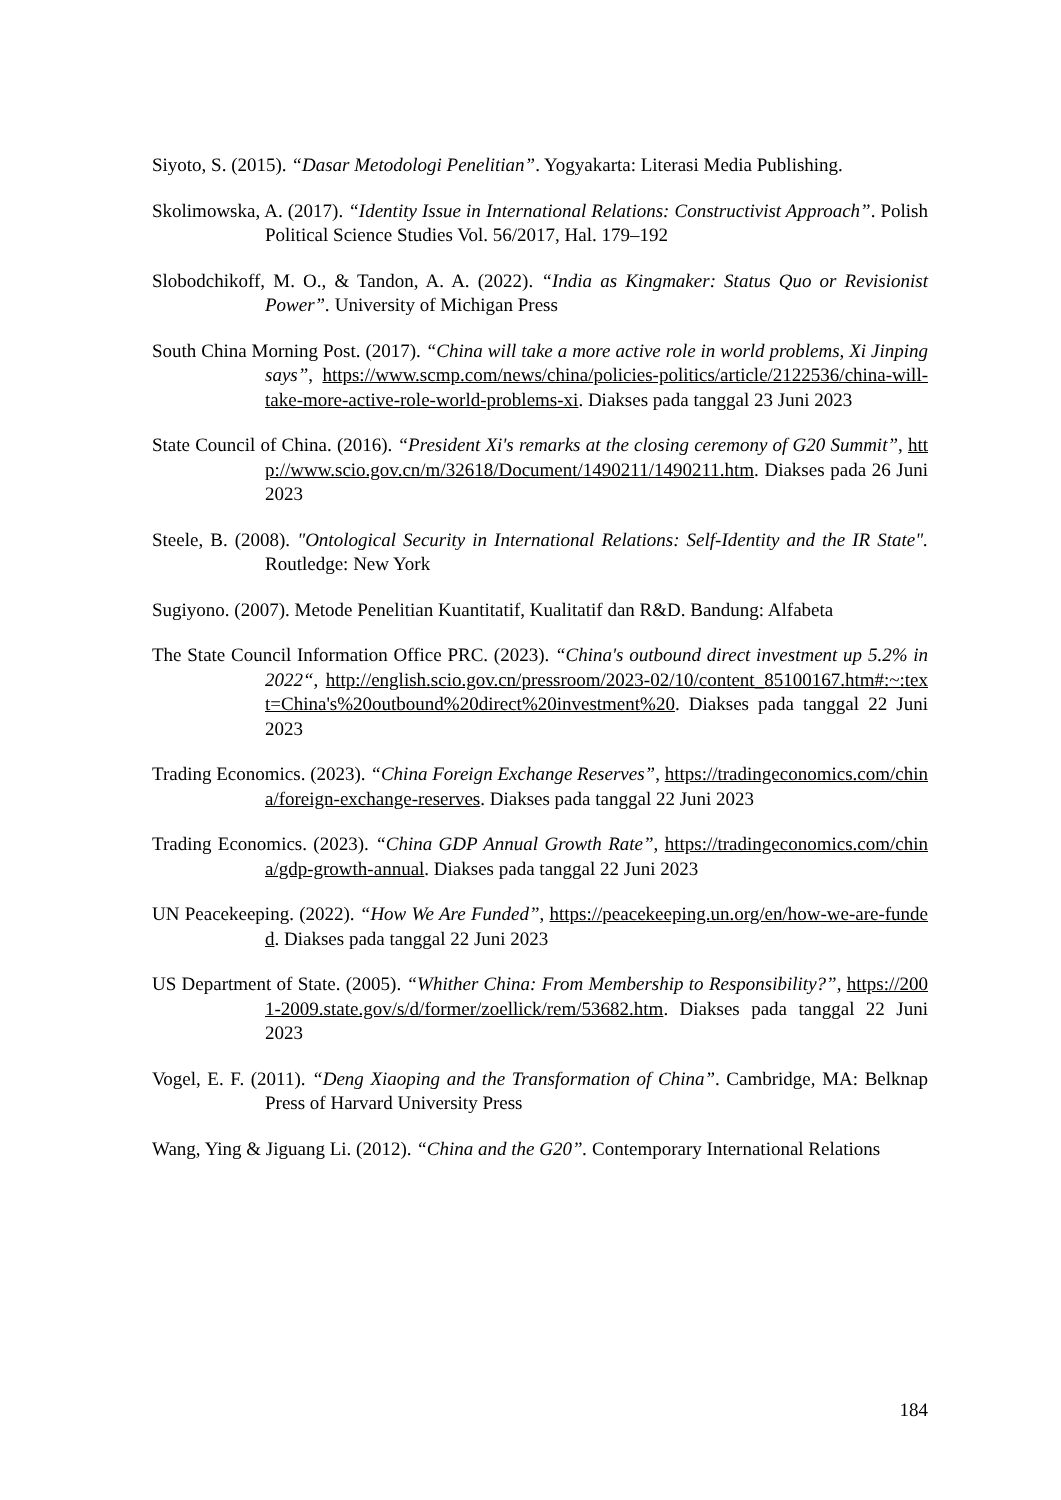Siyoto, S. (2015). “Dasar Metodologi Penelitian”. Yogyakarta: Literasi Media Publishing.
Skolimowska, A. (2017). “Identity Issue in International Relations: Constructivist Approach”. Polish Political Science Studies Vol. 56/2017, Hal. 179–192
Slobodchikoff, M. O., & Tandon, A. A. (2022). “India as Kingmaker: Status Quo or Revisionist Power”. University of Michigan Press
South China Morning Post. (2017). “China will take a more active role in world problems, Xi Jinping says”, https://www.scmp.com/news/china/policies-politics/article/2122536/china-will-take-more-active-role-world-problems-xi. Diakses pada tanggal 23 Juni 2023
State Council of China. (2016). “President Xi's remarks at the closing ceremony of G20 Summit”, http://www.scio.gov.cn/m/32618/Document/1490211/1490211.htm. Diakses pada 26 Juni 2023
Steele, B. (2008). "Ontological Security in International Relations: Self-Identity and the IR State". Routledge: New York
Sugiyono. (2007). Metode Penelitian Kuantitatif, Kualitatif dan R&D. Bandung: Alfabeta
The State Council Information Office PRC. (2023). “China's outbound direct investment up 5.2% in 2022“, http://english.scio.gov.cn/pressroom/2023-02/10/content_85100167.htm#:~:text=China's%20outbound%20direct%20investment%20. Diakses pada tanggal 22 Juni 2023
Trading Economics. (2023). “China Foreign Exchange Reserves”, https://tradingeconomics.com/china/foreign-exchange-reserves. Diakses pada tanggal 22 Juni 2023
Trading Economics. (2023). “China GDP Annual Growth Rate”, https://tradingeconomics.com/china/gdp-growth-annual. Diakses pada tanggal 22 Juni 2023
UN Peacekeeping. (2022). “How We Are Funded”, https://peacekeeping.un.org/en/how-we-are-funded. Diakses pada tanggal 22 Juni 2023
US Department of State. (2005). “Whither China: From Membership to Responsibility?”, https://2001-2009.state.gov/s/d/former/zoellick/rem/53682.htm. Diakses pada tanggal 22 Juni 2023
Vogel, E. F. (2011). “Deng Xiaoping and the Transformation of China”. Cambridge, MA: Belknap Press of Harvard University Press
Wang, Ying & Jiguang Li. (2012). “China and the G20”. Contemporary International Relations
184